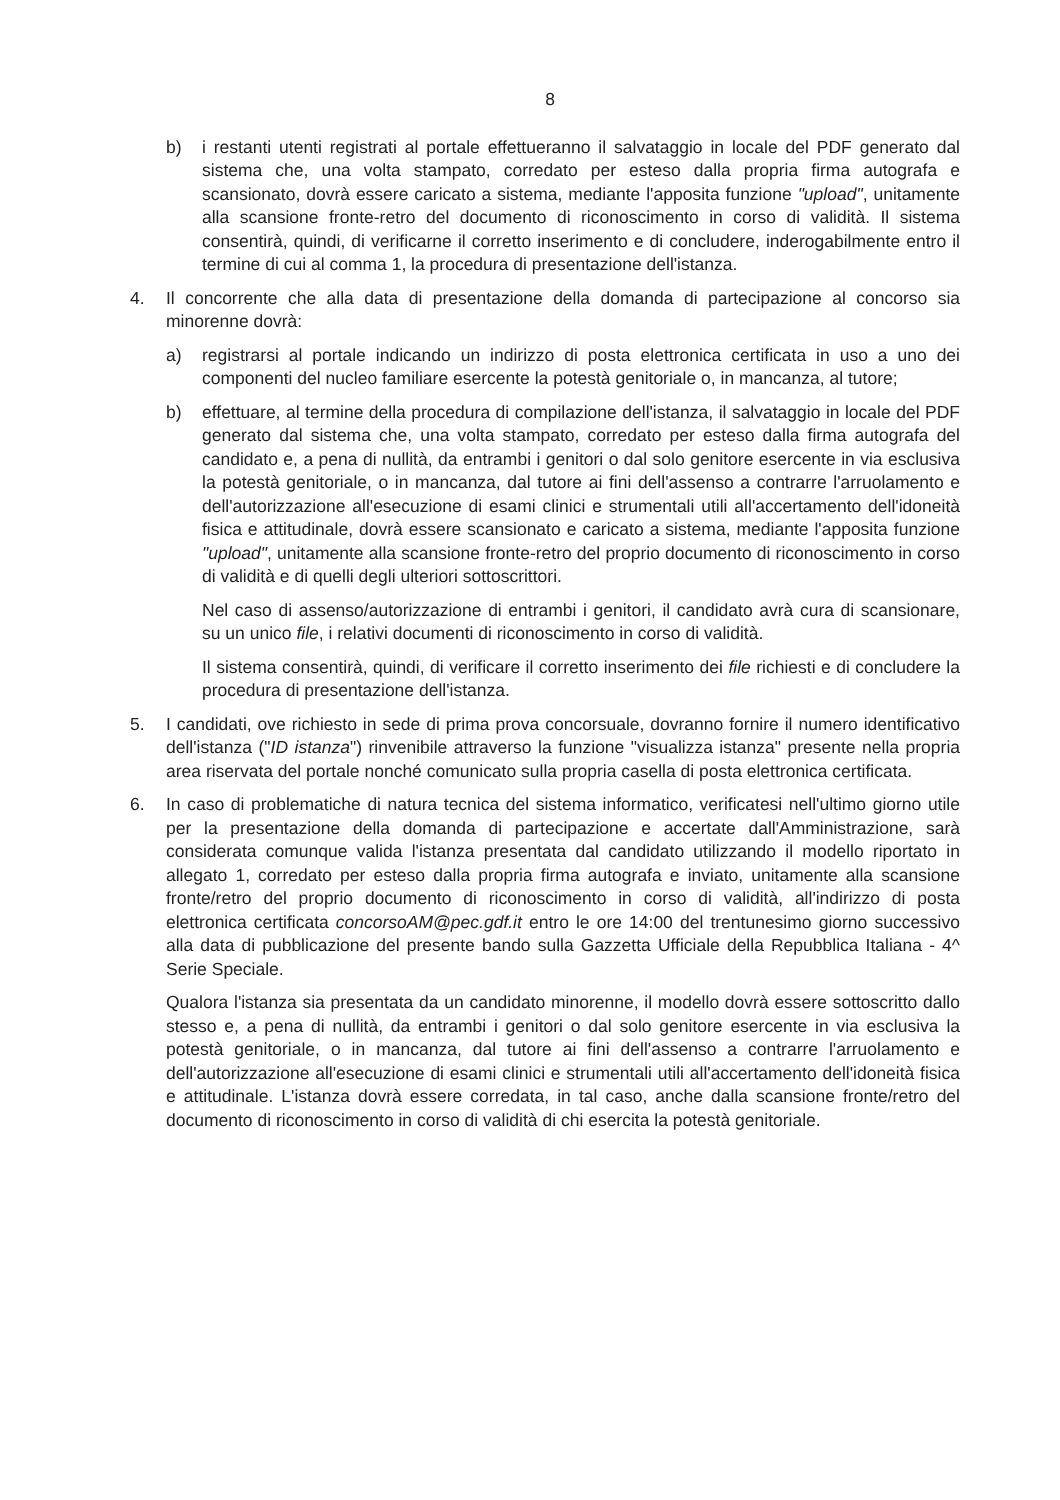8
b) i restanti utenti registrati al portale effettueranno il salvataggio in locale del PDF generato dal sistema che, una volta stampato, corredato per esteso dalla propria firma autografa e scansionato, dovrà essere caricato a sistema, mediante l'apposita funzione "upload", unitamente alla scansione fronte-retro del documento di riconoscimento in corso di validità. Il sistema consentirà, quindi, di verificarne il corretto inserimento e di concludere, inderogabilmente entro il termine di cui al comma 1, la procedura di presentazione dell'istanza.
4. Il concorrente che alla data di presentazione della domanda di partecipazione al concorso sia minorenne dovrà:
a) registrarsi al portale indicando un indirizzo di posta elettronica certificata in uso a uno dei componenti del nucleo familiare esercente la potestà genitoriale o, in mancanza, al tutore;
b) effettuare, al termine della procedura di compilazione dell'istanza, il salvataggio in locale del PDF generato dal sistema che, una volta stampato, corredato per esteso dalla firma autografa del candidato e, a pena di nullità, da entrambi i genitori o dal solo genitore esercente in via esclusiva la potestà genitoriale, o in mancanza, dal tutore ai fini dell'assenso a contrarre l'arruolamento e dell'autorizzazione all'esecuzione di esami clinici e strumentali utili all'accertamento dell'idoneità fisica e attitudinale, dovrà essere scansionato e caricato a sistema, mediante l'apposita funzione "upload", unitamente alla scansione fronte-retro del proprio documento di riconoscimento in corso di validità e di quelli degli ulteriori sottoscrittori.
Nel caso di assenso/autorizzazione di entrambi i genitori, il candidato avrà cura di scansionare, su un unico file, i relativi documenti di riconoscimento in corso di validità.
Il sistema consentirà, quindi, di verificare il corretto inserimento dei file richiesti e di concludere la procedura di presentazione dell'istanza.
5. I candidati, ove richiesto in sede di prima prova concorsuale, dovranno fornire il numero identificativo dell'istanza ("ID istanza") rinvenibile attraverso la funzione "visualizza istanza" presente nella propria area riservata del portale nonché comunicato sulla propria casella di posta elettronica certificata.
6. In caso di problematiche di natura tecnica del sistema informatico, verificatesi nell'ultimo giorno utile per la presentazione della domanda di partecipazione e accertate dall'Amministrazione, sarà considerata comunque valida l'istanza presentata dal candidato utilizzando il modello riportato in allegato 1, corredato per esteso dalla propria firma autografa e inviato, unitamente alla scansione fronte/retro del proprio documento di riconoscimento in corso di validità, all'indirizzo di posta elettronica certificata concorsoAM@pec.gdf.it entro le ore 14:00 del trentunesimo giorno successivo alla data di pubblicazione del presente bando sulla Gazzetta Ufficiale della Repubblica Italiana - 4^ Serie Speciale.
Qualora l'istanza sia presentata da un candidato minorenne, il modello dovrà essere sottoscritto dallo stesso e, a pena di nullità, da entrambi i genitori o dal solo genitore esercente in via esclusiva la potestà genitoriale, o in mancanza, dal tutore ai fini dell'assenso a contrarre l'arruolamento e dell'autorizzazione all'esecuzione di esami clinici e strumentali utili all'accertamento dell'idoneità fisica e attitudinale. L'istanza dovrà essere corredata, in tal caso, anche dalla scansione fronte/retro del documento di riconoscimento in corso di validità di chi esercita la potestà genitoriale.